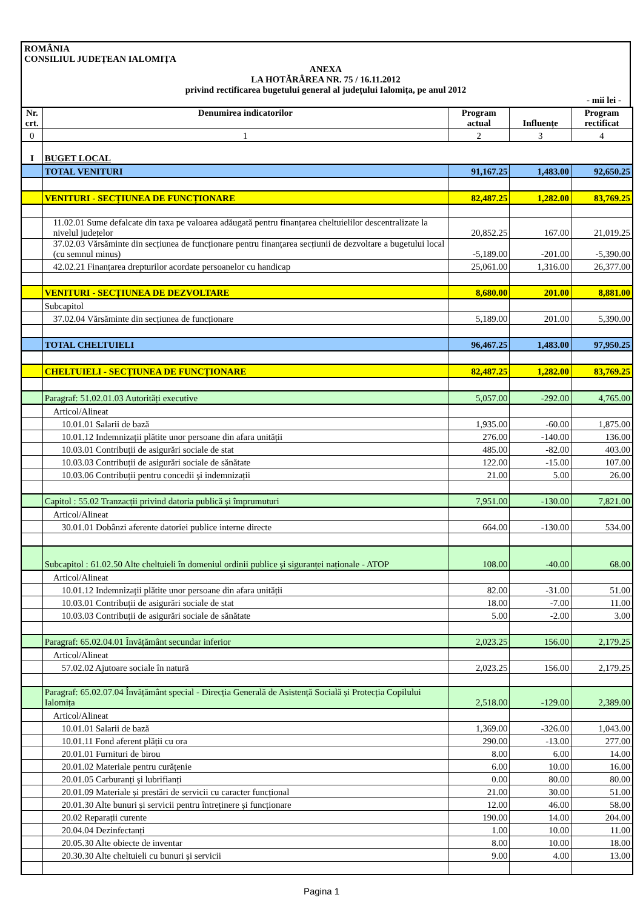ROMÂNIA
CONSILIUL JUDEȚEAN IALOMIȚA
ANEXA
LA HOTĂRÂREA NR. 75 / 16.11.2012
privind rectificarea bugetului general al județului Ialomița, pe anul 2012
- mii lei -
| Nr. crt. | Denumirea indicatorilor | Program actual | Influențe | Program rectificat |
| --- | --- | --- | --- | --- |
| 0 | 1 | 2 | 3 | 4 |
| I | BUGET LOCAL | | | |
| | TOTAL VENITURI | 91,167.25 | 1,483.00 | 92,650.25 |
| | VENITURI - SECȚIUNEA DE FUNCȚIONARE | 82,487.25 | 1,282.00 | 83,769.25 |
| | 11.02.01 Sume defalcate din taxa pe valoarea adăugată pentru finanțarea cheltuielilor descentralizate la nivelul județelor | 20,852.25 | 167.00 | 21,019.25 |
| | 37.02.03 Vărsăminte din secțiunea de funcționare pentru finanțarea secțiunii de dezvoltare a bugetului local (cu semnul minus) | -5,189.00 | -201.00 | -5,390.00 |
| | 42.02.21 Finanțarea drepturilor acordate persoanelor cu handicap | 25,061.00 | 1,316.00 | 26,377.00 |
| | VENITURI - SECȚIUNEA DE DEZVOLTARE | 8,680.00 | 201.00 | 8,881.00 |
| | Subcapitol | | | |
| | 37.02.04 Vărsăminte din secțiunea de funcționare | 5,189.00 | 201.00 | 5,390.00 |
| | TOTAL CHELTUIELI | 96,467.25 | 1,483.00 | 97,950.25 |
| | CHELTUIELI - SECȚIUNEA DE FUNCȚIONARE | 82,487.25 | 1,282.00 | 83,769.25 |
| | Paragraf: 51.02.01.03 Autorități executive | 5,057.00 | -292.00 | 4,765.00 |
| | Articol/Alineat | | | |
| | 10.01.01 Salarii de bază | 1,935.00 | -60.00 | 1,875.00 |
| | 10.01.12 Indemnizații plătite unor persoane din afara unității | 276.00 | -140.00 | 136.00 |
| | 10.03.01 Contribuții de asigurări sociale de stat | 485.00 | -82.00 | 403.00 |
| | 10.03.03 Contribuții de asigurări sociale de sănătate | 122.00 | -15.00 | 107.00 |
| | 10.03.06 Contribuții pentru concedii și indemnizații | 21.00 | 5.00 | 26.00 |
| | Capitol : 55.02 Tranzacții privind datoria publică și împrumuturi | 7,951.00 | -130.00 | 7,821.00 |
| | Articol/Alineat | | | |
| | 30.01.01 Dobânzi aferente datoriei publice interne directe | 664.00 | -130.00 | 534.00 |
| | Subcapitol : 61.02.50 Alte cheltuieli în domeniul ordinii publice și siguranței naționale - ATOP | 108.00 | -40.00 | 68.00 |
| | Articol/Alineat | | | |
| | 10.01.12 Indemnizații plătite unor persoane din afara unității | 82.00 | -31.00 | 51.00 |
| | 10.03.01 Contribuții de asigurări sociale de stat | 18.00 | -7.00 | 11.00 |
| | 10.03.03 Contribuții de asigurări sociale de sănătate | 5.00 | -2.00 | 3.00 |
| | Paragraf: 65.02.04.01 Învățământ secundar inferior | 2,023.25 | 156.00 | 2,179.25 |
| | Articol/Alineat | | | |
| | 57.02.02 Ajutoare sociale în natură | 2,023.25 | 156.00 | 2,179.25 |
| | Paragraf: 65.02.07.04 Învățământ special - Direcția Generală de Asistență Socială și Protecția Copilului Ialomița | 2,518.00 | -129.00 | 2,389.00 |
| | Articol/Alineat | | | |
| | 10.01.01 Salarii de bază | 1,369.00 | -326.00 | 1,043.00 |
| | 10.01.11 Fond aferent plății cu ora | 290.00 | -13.00 | 277.00 |
| | 20.01.01 Furnituri de birou | 8.00 | 6.00 | 14.00 |
| | 20.01.02 Materiale pentru curățenie | 6.00 | 10.00 | 16.00 |
| | 20.01.05 Carburanți și lubrifianți | 0.00 | 80.00 | 80.00 |
| | 20.01.09 Materiale și prestări de servicii cu caracter funcțional | 21.00 | 30.00 | 51.00 |
| | 20.01.30 Alte bunuri și servicii pentru întreținere și funcționare | 12.00 | 46.00 | 58.00 |
| | 20.02 Reparații curente | 190.00 | 14.00 | 204.00 |
| | 20.04.04 Dezinfectanți | 1.00 | 10.00 | 11.00 |
| | 20.05.30 Alte obiecte de inventar | 8.00 | 10.00 | 18.00 |
| | 20.30.30 Alte cheltuieli cu bunuri și servicii | 9.00 | 4.00 | 13.00 |
Pagina 1